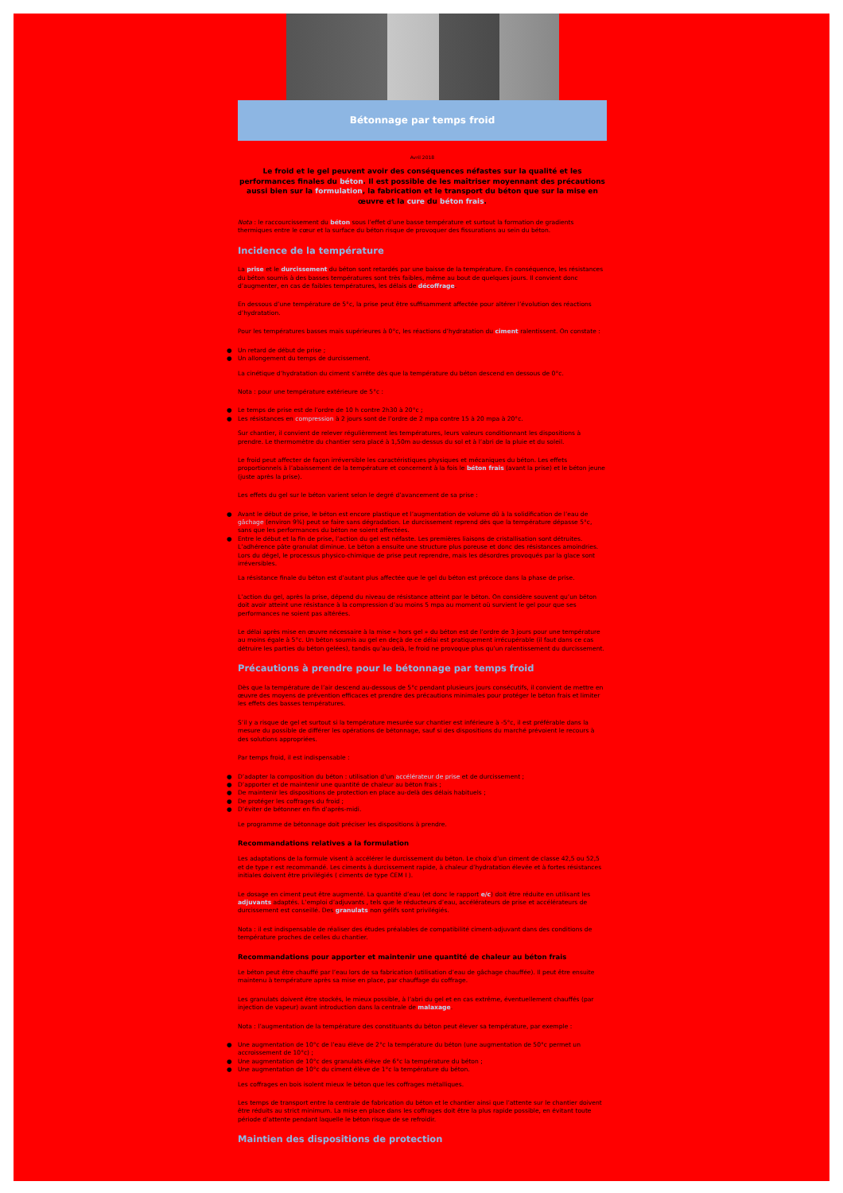Bétonnage par temps froid
Avril 2018
Le froid et le gel peuvent avoir des conséquences néfastes sur la qualité et les performances finales du béton. Il est possible de les maîtriser moyennant des précautions aussi bien sur la formulation, la fabrication et le transport du béton que sur la mise en œuvre et la cure du béton frais.
Nota : le raccourcissement du béton sous l’effet d’une basse température et surtout la formation de gradients thermiques entre le cœur et la surface du béton risque de provoquer des fissurations au sein du béton.
Incidence de la température
La prise et le durcissement du béton sont retardés par une baisse de la température. En conséquence, les résistances du béton soumis à des basses températures sont très faibles, même au bout de quelques jours. Il convient donc d’augmenter, en cas de faibles températures, les délais de décoffrage.
En dessous d’une température de 5°c, la prise peut être suffisamment affectée pour altérer l’évolution des réactions d’hydratation.
Pour les températures basses mais supérieures à 0°c, les réactions d’hydratation du ciment ralentissent. On constate :
● Un retard de début de prise ;
● Un allongement du temps de durcissement.
La cinétique d’hydratation du ciment s’arrête dès que la température du béton descend en dessous de 0°c.
Nota : pour une température extérieure de 5°c :
● Le temps de prise est de l’ordre de 10 h contre 2h30 à 20°c ;
● Les résistances en compression à 2 jours sont de l’ordre de 2 mpa contre 15 à 20 mpa à 20°c.
Sur chantier, il convient de relever régulièrement les températures, leurs valeurs conditionnant les dispositions à prendre. Le thermomètre du chantier sera placé à 1,50m au-dessus du sol et à l’abri de la pluie et du soleil.
Le froid peut affecter de façon irréversible les caractéristiques physiques et mécaniques du béton. Les effets proportionnels à l’abaissement de la température et concernent à la fois le béton frais (avant la prise) et le béton jeune (juste après la prise).
Les effets du gel sur le béton varient selon le degré d’avancement de sa prise :
● Avant le début de prise, le béton est encore plastique et l’augmentation de volume dû à la solidification de l’eau de gâchage (environ 9%) peut se faire sans dégradation. Le durcissement reprend dès que la température dépasse 5°c, sans que les performances du béton ne soient affectées.
● Entre le début et la fin de prise, l’action du gel est néfaste. Les premières liaisons de cristallisation sont détruites. L’adhérence pâte granulat diminue. Le béton a ensuite une structure plus poreuse et donc des résistances amoindries. Lors du dégel, le processus physico-chimique de prise peut reprendre, mais les désordres provoqués par la glace sont irréversibles.
La résistance finale du béton est d’autant plus affectée que le gel du béton est précoce dans la phase de prise.
L’action du gel, après la prise, dépend du niveau de résistance atteint par le béton. On considère souvent qu’un béton doit avoir atteint une résistance à la compression d’au moins 5 mpa au moment où survient le gel pour que ses performances ne soient pas altérées.
Le délai après mise en œuvre nécessaire à la mise « hors gel » du béton est de l’ordre de 3 jours pour une température au moins égale à 5°c. Un béton soumis au gel en deçà de ce délai est pratiquement irrécupérable (il faut dans ce cas détruire les parties du béton gelées), tandis qu’au-delà, le froid ne provoque plus qu’un ralentissement du durcissement.
Précautions à prendre pour le bétonnage par temps froid
Dès que la température de l’air descend au-dessous de 5°c pendant plusieurs jours consécutifs, il convient de mettre en œuvre des moyens de prévention efficaces et prendre des précautions minimales pour protéger le béton frais et limiter les effets des basses températures.
S’il y a risque de gel et surtout si la température mesurée sur chantier est inférieure à -5°c, il est préférable dans la mesure du possible de différer les opérations de bétonnage, sauf si des dispositions du marché prévoient le recours à des solutions appropriées.
Par temps froid, il est indispensable :
● D’adapter la composition du béton : utilisation d’un accélérateur de prise et de durcissement ;
● D’apporter et de maintenir une quantité de chaleur au béton frais ;
● De maintenir les dispositions de protection en place au-delà des délais habituels ;
● De protéger les coffrages du froid ;
● D’éviter de bétonner en fin d’après-midi.
Le programme de bétonnage doit préciser les dispositions à prendre.
Recommandations relatives a la formulation
Les adaptations de la formule visent à accélérer le durcissement du béton. Le choix d’un ciment de classe 42,5 ou 52,5 et de type r est recommandé. Les ciments à durcissement rapide, à chaleur d’hydratation élevée et à fortes résistances initiales doivent être privilégiés ( ciments de type CEM I ).
Le dosage en ciment peut être augmenté. La quantité d’eau (et donc le rapport e/c) doit être réduite en utilisant les adjuvants adaptés. L’emploi d’adjuvants , tels que le réducteurs d’eau, accélérateurs de prise et accélérateurs de durcissement est conseillé. Des granulats non gélifs sont privilégiés.
Nota : il est indispensable de réaliser des études préalables de compatibilité ciment-adjuvant dans des conditions de température proches de celles du chantier.
Recommandations pour apporter et maintenir une quantité de chaleur au béton frais
Le béton peut être chauffé par l’eau lors de sa fabrication (utilisation d’eau de gâchage chauffée). Il peut être ensuite maintenu à température après sa mise en place, par chauffage du coffrage.
Les granulats doivent être stockés, le mieux possible, à l’abri du gel et en cas extrême, éventuellement chauffés (par injection de vapeur) avant introduction dans la centrale de malaxage.
Nota : l’augmentation de la température des constituants du béton peut élever sa température, par exemple :
● Une augmentation de 10°c de l’eau élève de 2°c la température du béton (une augmentation de 50°c permet un accroissement de 10°c) ;
● Une augmentation de 10°c des granulats élève de 6°c la température du béton ;
● Une augmentation de 10°c du ciment élève de 1°c la température du béton.
Les coffrages en bois isolent mieux le béton que les coffrages métalliques.
Les temps de transport entre la centrale de fabrication du béton et le chantier ainsi que l’attente sur le chantier doivent être réduits au strict minimum. La mise en place dans les coffrages doit être la plus rapide possible, en évitant toute période d’attente pendant laquelle le béton risque de se refroidir.
Maintien des dispositions de protection